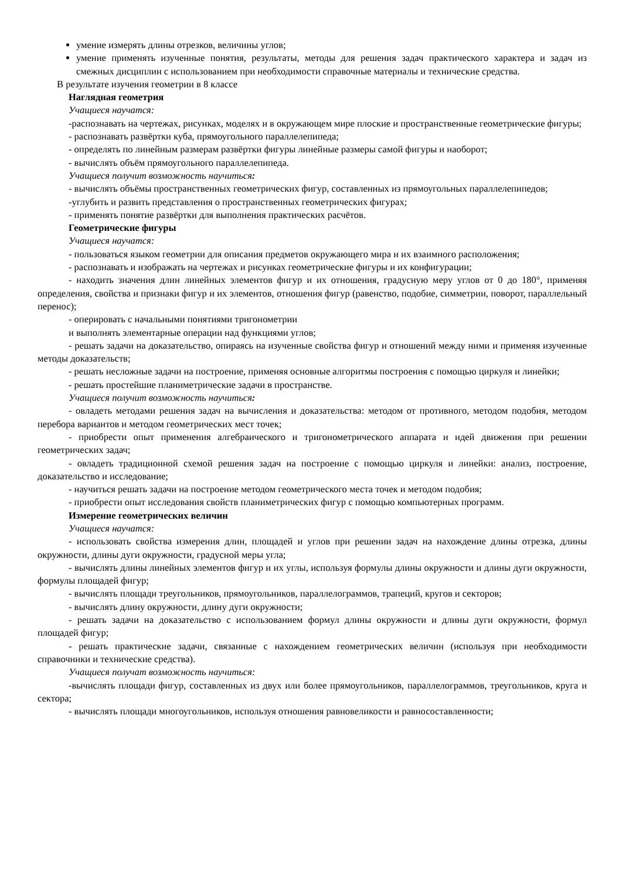умение измерять длины отрезков, величины углов;
умение применять изученные понятия, результаты, методы для решения задач практического характера и задач из смежных дисциплин с использованием при необходимости справочные материалы и технические средства.
В результате изучения геометрии в 8 классе
Наглядная геометрия
Учащиеся научатся:
-распознавать на чертежах, рисунках, моделях и в окружающем мире плоские и пространственные геометрические фигуры;
- распознавать развёртки куба, прямоугольного параллелепипеда;
- определять по линейным размерам развёртки фигуры линейные размеры самой фигуры и наоборот;
- вычислять объём прямоугольного параллелепипеда.
Учащиеся получит возможность научиться:
- вычислять объёмы пространственных геометрических фигур, составленных из прямоугольных параллелепипедов;
-углубить и развить представления о пространственных геометрических фигурах;
- применять понятие развёртки для выполнения практических расчётов.
Геометрические фигуры
Учащиеся научатся:
- пользоваться языком геометрии для описания предметов окружающего мира и их взаимного расположения;
- распознавать и изображать на чертежах и рисунках геометрические фигуры и их конфигурации;
- находить значения длин линейных элементов фигур и их отношения, градусную меру углов от 0 до 180°, применяя определения, свойства и признаки фигур и их элементов, отношения фигур (равенство, подобие, симметрии, поворот, параллельный перенос);
- оперировать с начальными понятиями тригонометрии
и выполнять элементарные операции над функциями углов;
- решать задачи на доказательство, опираясь на изученные свойства фигур и отношений между ними и применяя изученные методы доказательств;
- решать несложные задачи на построение, применяя основные алгоритмы построения с помощью циркуля и линейки;
- решать простейшие планиметрические задачи в пространстве.
Учащиеся получит возможность научиться:
- овладеть методами решения задач на вычисления и доказательства: методом от противного, методом подобия, методом перебора вариантов и методом геометрических мест точек;
- приобрести опыт применения алгебраического и тригонометрического аппарата и идей движения при решении геометрических задач;
- овладеть традиционной схемой решения задач на построение с помощью циркуля и линейки: анализ, построение, доказательство и исследование;
- научиться решать задачи на построение методом геометрического места точек и методом подобия;
- приобрести опыт исследования свойств планиметрических фигур с помощью компьютерных программ.
Измерение геометрических величин
Учащиеся научатся:
- использовать свойства измерения длин, площадей и углов при решении задач на нахождение длины отрезка, длины окружности, длины дуги окружности, градусной меры угла;
- вычислять длины линейных элементов фигур и их углы, используя формулы длины окружности и длины дуги окружности, формулы площадей фигур;
- вычислять площади треугольников, прямоугольников, параллелограммов, трапеций, кругов и секторов;
- вычислять длину окружности, длину дуги окружности;
- решать задачи на доказательство с использованием формул длины окружности и длины дуги окружности, формул площадей фигур;
- решать практические задачи, связанные с нахождением геометрических величин (используя при необходимости справочники и технические средства).
Учащиеся получат возможность научиться:
-вычислять площади фигур, составленных из двух или более прямоугольников, параллелограммов, треугольников, круга и сектора;
- вычислять площади многоугольников, используя отношения равновеликости и равносоставленности;